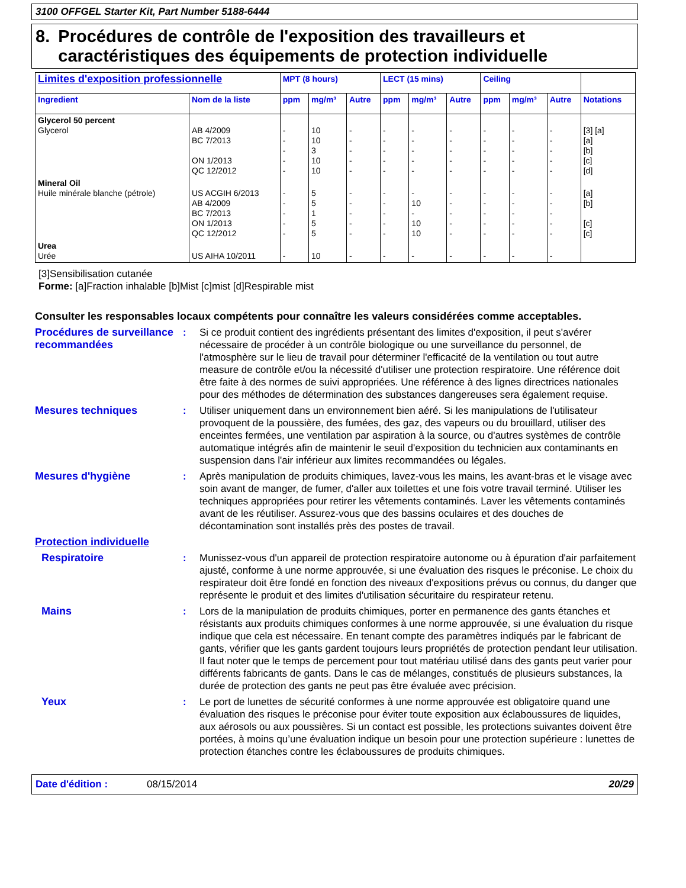3100 OFFGEL Starter Kit, Part Number 5188-6444
8. Procédures de contrôle de l'exposition des travailleurs et caractéristiques des équipements de protection individuelle
| Limites d'exposition professionnelle | | MPT (8 hours) | | | LECT (15 mins) | | | Ceiling | | | |
| --- | --- | --- | --- | --- | --- | --- | --- | --- | --- | --- | --- |
| Ingredient | Nom de la liste | ppm | mg/m³ | Autre | ppm | mg/m³ | Autre | ppm | mg/m³ | Autre | Notations |
| Glycerol 50 percent Glycerol | AB 4/2009 BC 7/2013 ON 1/2013 QC 12/2012 | - - - - - | 10 10 3 10 10 | - - - - - | - - - - - | - - - - - | - - - - - | - - - - - | - - - - - | - - - - - | [3] [a] [a] [b] [c] [d] |
| Mineral Oil Huile minérale blanche (pétrole) | US ACGIH 6/2013 AB 4/2009 BC 7/2013 ON 1/2013 QC 12/2012 | - - - - - | 5 5 1 5 5 | - - - - - | - - - - - | - 10 - 10 10 | - - - - - | - - - - - | - - - - - | - - - - - | [a] [b] [c] [c] |
| Urea Urée | US AIHA 10/2011 | - | 10 | - | - | - | - | - | - | - | |
[3]Sensibilisation cutanée
Forme: [a]Fraction inhalable [b]Mist [c]mist [d]Respirable mist
Consulter les responsables locaux compétents pour connaître les valeurs considérées comme acceptables.
Procédures de surveillance recommandées
: Si ce produit contient des ingrédients présentant des limites d'exposition, il peut s'avérer nécessaire de procéder à un contrôle biologique ou une surveillance du personnel, de l'atmosphère sur le lieu de travail pour déterminer l'efficacité de la ventilation ou tout autre measure de contrôle et/ou la nécessité d'utiliser une protection respiratoire. Une référence doit être faite à des normes de suivi appropriées. Une référence à des lignes directrices nationales pour des méthodes de détermination des substances dangereuses sera également requise.
Mesures techniques : Utiliser uniquement dans un environnement bien aéré. Si les manipulations de l'utilisateur provoquent de la poussière, des fumées, des gaz, des vapeurs ou du brouillard, utiliser des enceintes fermées, une ventilation par aspiration à la source, ou d'autres systèmes de contrôle automatique intégrés afin de maintenir le seuil d'exposition du technicien aux contaminants en suspension dans l'air inférieur aux limites recommandées ou légales.
Mesures d'hygiène : Après manipulation de produits chimiques, lavez-vous les mains, les avant-bras et le visage avec soin avant de manger, de fumer, d'aller aux toilettes et une fois votre travail terminé. Utiliser les techniques appropriées pour retirer les vêtements contaminés. Laver les vêtements contaminés avant de les réutiliser. Assurez-vous que des bassins oculaires et des douches de décontamination sont installés près des postes de travail.
Protection individuelle
Respiratoire : Munissez-vous d'un appareil de protection respiratoire autonome ou à épuration d'air parfaitement ajusté, conforme à une norme approuvée, si une évaluation des risques le préconise. Le choix du respirateur doit être fondé en fonction des niveaux d'expositions prévus ou connus, du danger que représente le produit et des limites d'utilisation sécuritaire du respirateur retenu.
Mains : Lors de la manipulation de produits chimiques, porter en permanence des gants étanches et résistants aux produits chimiques conformes à une norme approuvée, si une évaluation du risque indique que cela est nécessaire. En tenant compte des paramètres indiqués par le fabricant de gants, vérifier que les gants gardent toujours leurs propriétés de protection pendant leur utilisation. Il faut noter que le temps de percement pour tout matériau utilisé dans des gants peut varier pour différents fabricants de gants. Dans le cas de mélanges, constitués de plusieurs substances, la durée de protection des gants ne peut pas être évaluée avec précision.
Yeux : Le port de lunettes de sécurité conformes à une norme approuvée est obligatoire quand une évaluation des risques le préconise pour éviter toute exposition aux éclaboussures de liquides, aux aérosols ou aux poussières. Si un contact est possible, les protections suivantes doivent être portées, à moins qu’une évaluation indique un besoin pour une protection supérieure : lunettes de protection étanches contre les éclaboussures de produits chimiques.
Date d'édition : 08/15/2014 20/29